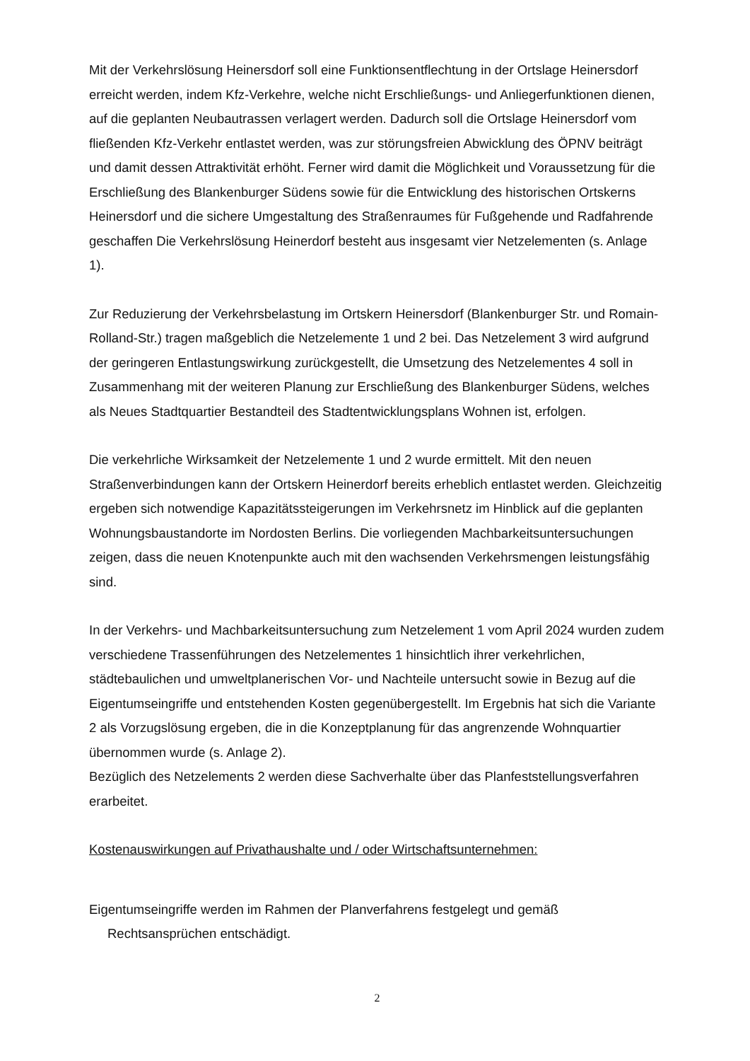Mit der Verkehrslösung Heinersdorf soll eine Funktionsentflechtung in der Ortslage Heinersdorf erreicht werden, indem Kfz-Verkehre, welche nicht Erschließungs- und Anliegerfunktionen dienen, auf die geplanten Neubautrassen verlagert werden. Dadurch soll die Ortslage Heinersdorf vom fließenden Kfz-Verkehr entlastet werden, was zur störungsfreien Abwicklung des ÖPNV beiträgt und damit dessen Attraktivität erhöht. Ferner wird damit die Möglichkeit und Voraussetzung für die Erschließung des Blankenburger Südens sowie für die Entwicklung des historischen Ortskerns Heinersdorf und die sichere Umgestaltung des Straßenraumes für Fußgehende und Radfahrende geschaffen Die Verkehrslösung Heinerdorf besteht aus insgesamt vier Netzelementen (s. Anlage 1).
Zur Reduzierung der Verkehrsbelastung im Ortskern Heinersdorf (Blankenburger Str. und Romain-Rolland-Str.) tragen maßgeblich die Netzelemente 1 und 2 bei. Das Netzelement 3 wird aufgrund der geringeren Entlastungswirkung zurückgestellt, die Umsetzung des Netzelementes 4 soll in Zusammenhang mit der weiteren Planung zur Erschließung des Blankenburger Südens, welches als Neues Stadtquartier Bestandteil des Stadtentwicklungsplans Wohnen ist, erfolgen.
Die verkehrliche Wirksamkeit der Netzelemente 1 und 2 wurde ermittelt. Mit den neuen Straßenverbindungen kann der Ortskern Heinerdorf bereits erheblich entlastet werden. Gleichzeitig ergeben sich notwendige Kapazitätssteigerungen im Verkehrsnetz im Hinblick auf die geplanten Wohnungsbaustandorte im Nordosten Berlins. Die vorliegenden Machbarkeitsuntersuchungen zeigen, dass die neuen Knotenpunkte auch mit den wachsenden Verkehrsmengen leistungsfähig sind.
In der Verkehrs- und Machbarkeitsuntersuchung zum Netzelement 1 vom April 2024 wurden zudem verschiedene Trassenführungen des Netzelementes 1 hinsichtlich ihrer verkehrlichen, städtebaulichen und umweltplanerischen Vor- und Nachteile untersucht sowie in Bezug auf die Eigentumseingriffe und entstehenden Kosten gegenübergestellt. Im Ergebnis hat sich die Variante 2 als Vorzugslösung ergeben, die in die Konzeptplanung für das angrenzende Wohnquartier übernommen wurde (s. Anlage 2).
Bezüglich des Netzelements 2 werden diese Sachverhalte über das Planfeststellungsverfahren erarbeitet.
Kostenauswirkungen auf Privathaushalte und / oder Wirtschaftsunternehmen:
Eigentumseingriffe werden im Rahmen der Planverfahrens festgelegt und gemäß Rechtsansprüchen entschädigt.
2